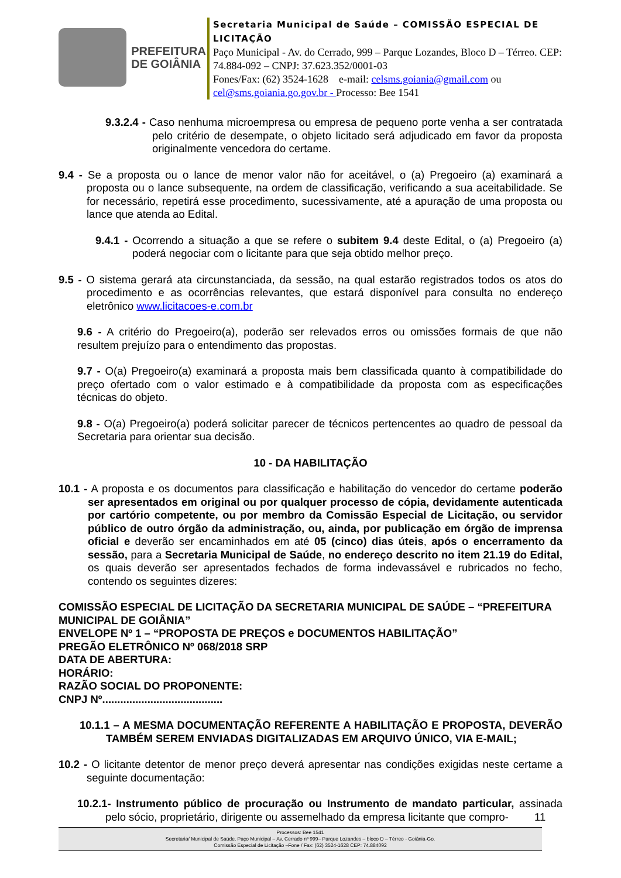PREFEITURA
DE GOIÂNIA
Secretaria Municipal de Saúde – COMISSÃO ESPECIAL DE LICITAÇÃO
Paço Municipal - Av. do Cerrado, 999 – Parque Lozandes, Bloco D – Térreo. CEP: 74.884-092 – CNPJ: 37.623.352/0001-03
Fones/Fax: (62) 3524-1628 e-mail: celsms.goiania@gmail.com ou cel@sms.goiania.go.gov.br - Processo: Bee 1541
9.3.2.4 - Caso nenhuma microempresa ou empresa de pequeno porte venha a ser contratada pelo critério de desempate, o objeto licitado será adjudicado em favor da proposta originalmente vencedora do certame.
9.4 - Se a proposta ou o lance de menor valor não for aceitável, o (a) Pregoeiro (a) examinará a proposta ou o lance subsequente, na ordem de classificação, verificando a sua aceitabilidade. Se for necessário, repetirá esse procedimento, sucessivamente, até a apuração de uma proposta ou lance que atenda ao Edital.
9.4.1 - Ocorrendo a situação a que se refere o subitem 9.4 deste Edital, o (a) Pregoeiro (a) poderá negociar com o licitante para que seja obtido melhor preço.
9.5 - O sistema gerará ata circunstanciada, da sessão, na qual estarão registrados todos os atos do procedimento e as ocorrências relevantes, que estará disponível para consulta no endereço eletrônico www.licitacoes-e.com.br
9.6 - A critério do Pregoeiro(a), poderão ser relevados erros ou omissões formais de que não resultem prejuízo para o entendimento das propostas.
9.7 - O(a) Pregoeiro(a) examinará a proposta mais bem classificada quanto à compatibilidade do preço ofertado com o valor estimado e à compatibilidade da proposta com as especificações técnicas do objeto.
9.8 - O(a) Pregoeiro(a) poderá solicitar parecer de técnicos pertencentes ao quadro de pessoal da Secretaria para orientar sua decisão.
10 - DA HABILITAÇÃO
10.1 - A proposta e os documentos para classificação e habilitação do vencedor do certame poderão ser apresentados em original ou por qualquer processo de cópia, devidamente autenticada por cartório competente, ou por membro da Comissão Especial de Licitação, ou servidor público de outro órgão da administração, ou, ainda, por publicação em órgão de imprensa oficial e deverão ser encaminhados em até 05 (cinco) dias úteis, após o encerramento da sessão, para a Secretaria Municipal de Saúde, no endereço descrito no item 21.19 do Edital, os quais deverão ser apresentados fechados de forma indevassável e rubricados no fecho, contendo os seguintes dizeres:
COMISSÃO ESPECIAL DE LICITAÇÃO DA SECRETARIA MUNICIPAL DE SAÚDE – “PREFEITURA MUNICIPAL DE GOIÂNIA”
ENVELOPE Nº 1 – “PROPOSTA DE PREÇOS e DOCUMENTOS HABILITAÇÃO”
PREGÃO ELETRÔNICO Nº 068/2018 SRP
DATA DE ABERTURA:
HORÁRIO:
RAZÃO SOCIAL DO PROPONENTE:
CNPJ Nº........................................
10.1.1 – A MESMA DOCUMENTAÇÃO REFERENTE A HABILITAÇÃO E PROPOSTA, DEVERÃO TAMBÉM SEREM ENVIADAS DIGITALIZADAS EM ARQUIVO ÚNICO, VIA E-MAIL;
10.2 - O licitante detentor de menor preço deverá apresentar nas condições exigidas neste certame a seguinte documentação:
10.2.1- Instrumento público de procuração ou Instrumento de mandato particular, assinada pelo sócio, proprietário, dirigente ou assemelhado da empresa licitante que compro- 11
Processos: Bee 1541
Secretaria/ Municipal de Saúde, Paço Municipal – Av. Cerrado nº 999– Parque Lozandes – bloco D – Térreo - Goiânia-Go.
Comissão Especial de Licitação –Fone / Fax: (62) 3524-1628 CEP: 74.884092